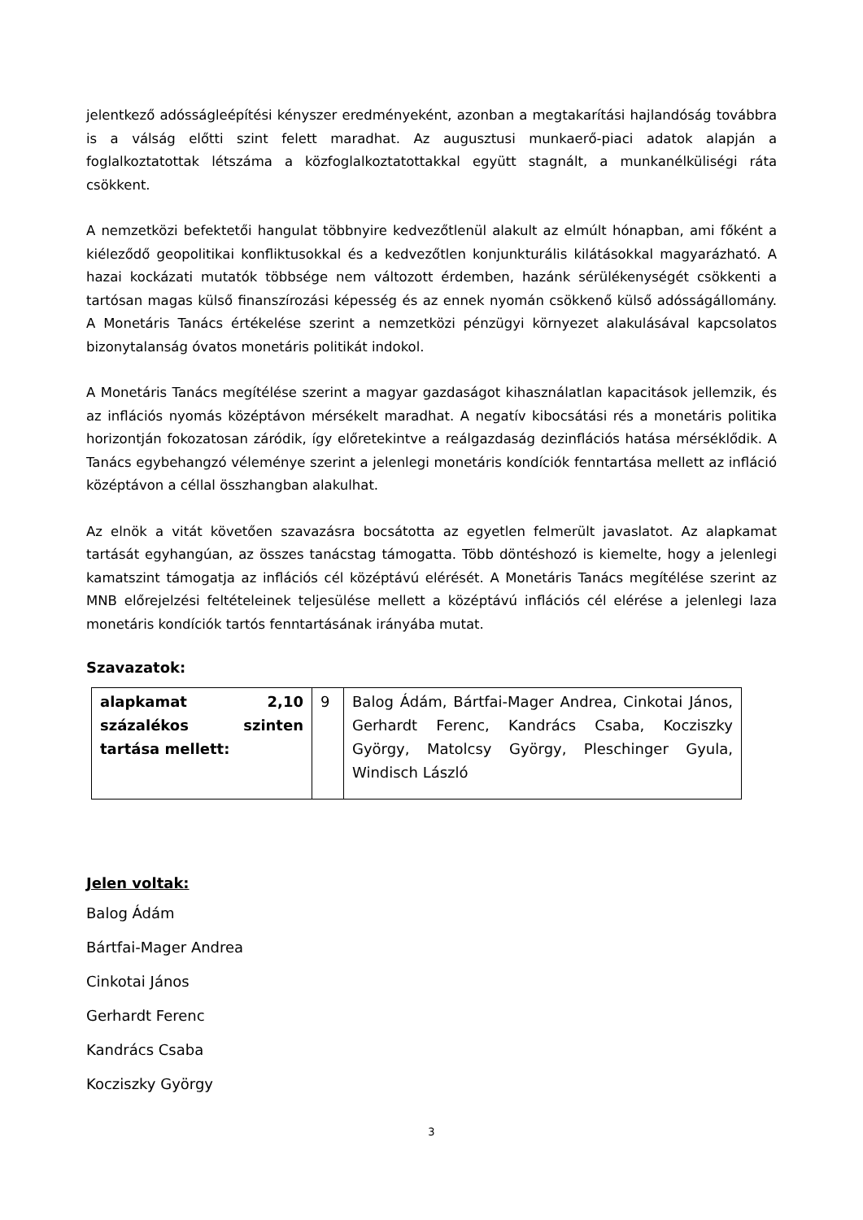jelentkező adósságleépítési kényszer eredményeként, azonban a megtakarítási hajlandóság továbbra is a válság előtti szint felett maradhat. Az augusztusi munkaerő-piaci adatok alapján a foglalkoztatottak létszáma a közfoglalkoztatottakkal együtt stagnált, a munkanélküliségi ráta csökkent.
A nemzetközi befektetői hangulat többnyire kedvezőtlenül alakult az elmúlt hónapban, ami főként a kiéleződő geopolitikai konfliktusokkal és a kedvezőtlen konjunkturális kilátásokkal magyarázható. A hazai kockázati mutatók többsége nem változott érdemben, hazánk sérülékenységét csökkenti a tartósan magas külső finanszírozási képesség és az ennek nyomán csökkenő külső adósságállomány. A Monetáris Tanács értékelése szerint a nemzetközi pénzügyi környezet alakulásával kapcsolatos bizonytalanság óvatos monetáris politikát indokol.
A Monetáris Tanács megítélése szerint a magyar gazdaságot kihasználatlan kapacitások jellemzik, és az inflációs nyomás középtávon mérsékelt maradhat. A negatív kibocsátási rés a monetáris politika horizontján fokozatosan záródik, így előretekintve a reálgazdaság dezinflációs hatása mérséklődik. A Tanács egybehangzó véleménye szerint a jelenlegi monetáris kondíciók fenntartása mellett az infláció középtávon a céllal összhangban alakulhat.
Az elnök a vitát követően szavazásra bocsátotta az egyetlen felmerült javaslatot. Az alapkamat tartását egyhangúan, az összes tanácstag támogatta. Több döntéshozó is kiemelte, hogy a jelenlegi kamatszint támogatja az inflációs cél középtávú elérését. A Monetáris Tanács megítélése szerint az MNB előrejelzési feltételeinek teljesülése mellett a középtávú inflációs cél elérése a jelenlegi laza monetáris kondíciók tartós fenntartásának irányába mutat.
Szavazatok:
| alapkamat 2,10 százalékos szinten tartása mellett: | 9 | Balog Ádám, Bártfai-Mager Andrea, Cinkotai János, Gerhardt Ferenc, Kandrács Csaba, Kocziszky György, Matolcsy György, Pleschinger Gyula, Windisch László |
Jelen voltak:
Balog Ádám
Bártfai-Mager Andrea
Cinkotai János
Gerhardt Ferenc
Kandrács Csaba
Kocziszky György
3